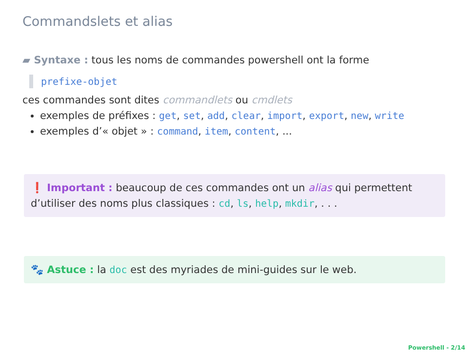Commandslets et alias
▰ Syntaxe : tous les noms de commandes powershell ont la forme
prefixe-objet
ces commandes sont dites commandlets ou cmdlets
exemples de préfixes : get, set, add, clear, import, export, new, write
exemples d’« objet » : command, item, content, ...
❗ Important : beaucoup de ces commandes ont un alias qui permettent d’utiliser des noms plus classiques : cd, ls, help, mkdir, . . .
🐾 Astuce : la doc est des myriades de mini-guides sur le web.
Powershell - 2/14